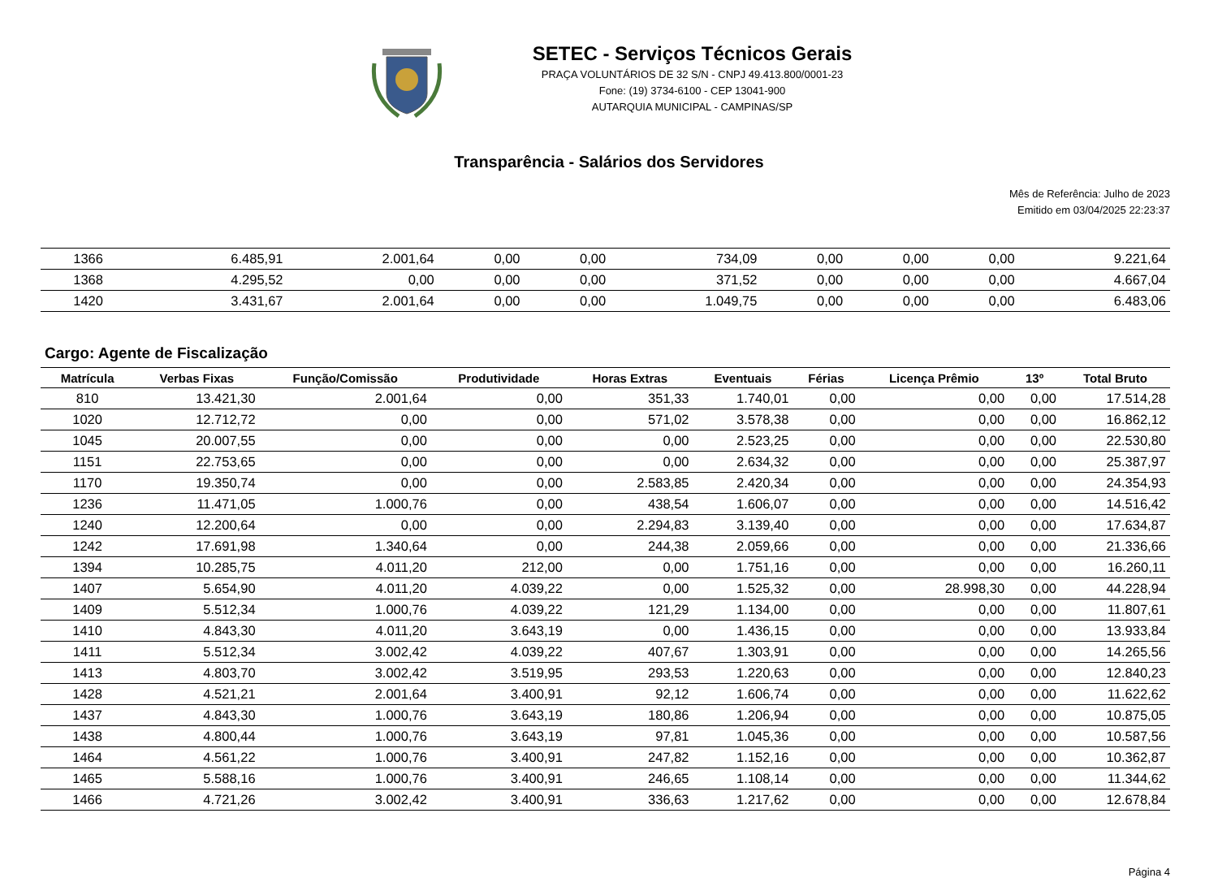SETEC - Serviços Técnicos Gerais
PRAÇA VOLUNTÁRIOS DE 32 S/N - CNPJ 49.413.800/0001-23
Fone: (19) 3734-6100 - CEP 13041-900
AUTARQUIA MUNICIPAL - CAMPINAS/SP
Transparência - Salários dos Servidores
Mês de Referência: Julho de 2023
Emitido em 03/04/2025 22:23:37
| 1366 | 6.485,91 | 2.001,64 | 0,00 | 0,00 | 734,09 | 0,00 | 0,00 | 0,00 | 9.221,64 |
| 1368 | 4.295,52 | 0,00 | 0,00 | 0,00 | 371,52 | 0,00 | 0,00 | 0,00 | 4.667,04 |
| 1420 | 3.431,67 | 2.001,64 | 0,00 | 0,00 | 1.049,75 | 0,00 | 0,00 | 0,00 | 6.483,06 |
Cargo: Agente de Fiscalização
| Matrícula | Verbas Fixas | Função/Comissão | Produtividade | Horas Extras | Eventuais | Férias | Licença Prêmio | 13º | Total Bruto |
| --- | --- | --- | --- | --- | --- | --- | --- | --- | --- |
| 810 | 13.421,30 | 2.001,64 | 0,00 | 351,33 | 1.740,01 | 0,00 | 0,00 | 0,00 | 17.514,28 |
| 1020 | 12.712,72 | 0,00 | 0,00 | 571,02 | 3.578,38 | 0,00 | 0,00 | 0,00 | 16.862,12 |
| 1045 | 20.007,55 | 0,00 | 0,00 | 0,00 | 2.523,25 | 0,00 | 0,00 | 0,00 | 22.530,80 |
| 1151 | 22.753,65 | 0,00 | 0,00 | 0,00 | 2.634,32 | 0,00 | 0,00 | 0,00 | 25.387,97 |
| 1170 | 19.350,74 | 0,00 | 0,00 | 2.583,85 | 2.420,34 | 0,00 | 0,00 | 0,00 | 24.354,93 |
| 1236 | 11.471,05 | 1.000,76 | 0,00 | 438,54 | 1.606,07 | 0,00 | 0,00 | 0,00 | 14.516,42 |
| 1240 | 12.200,64 | 0,00 | 0,00 | 2.294,83 | 3.139,40 | 0,00 | 0,00 | 0,00 | 17.634,87 |
| 1242 | 17.691,98 | 1.340,64 | 0,00 | 244,38 | 2.059,66 | 0,00 | 0,00 | 0,00 | 21.336,66 |
| 1394 | 10.285,75 | 4.011,20 | 212,00 | 0,00 | 1.751,16 | 0,00 | 0,00 | 0,00 | 16.260,11 |
| 1407 | 5.654,90 | 4.011,20 | 4.039,22 | 0,00 | 1.525,32 | 0,00 | 28.998,30 | 0,00 | 44.228,94 |
| 1409 | 5.512,34 | 1.000,76 | 4.039,22 | 121,29 | 1.134,00 | 0,00 | 0,00 | 0,00 | 11.807,61 |
| 1410 | 4.843,30 | 4.011,20 | 3.643,19 | 0,00 | 1.436,15 | 0,00 | 0,00 | 0,00 | 13.933,84 |
| 1411 | 5.512,34 | 3.002,42 | 4.039,22 | 407,67 | 1.303,91 | 0,00 | 0,00 | 0,00 | 14.265,56 |
| 1413 | 4.803,70 | 3.002,42 | 3.519,95 | 293,53 | 1.220,63 | 0,00 | 0,00 | 0,00 | 12.840,23 |
| 1428 | 4.521,21 | 2.001,64 | 3.400,91 | 92,12 | 1.606,74 | 0,00 | 0,00 | 0,00 | 11.622,62 |
| 1437 | 4.843,30 | 1.000,76 | 3.643,19 | 180,86 | 1.206,94 | 0,00 | 0,00 | 0,00 | 10.875,05 |
| 1438 | 4.800,44 | 1.000,76 | 3.643,19 | 97,81 | 1.045,36 | 0,00 | 0,00 | 0,00 | 10.587,56 |
| 1464 | 4.561,22 | 1.000,76 | 3.400,91 | 247,82 | 1.152,16 | 0,00 | 0,00 | 0,00 | 10.362,87 |
| 1465 | 5.588,16 | 1.000,76 | 3.400,91 | 246,65 | 1.108,14 | 0,00 | 0,00 | 0,00 | 11.344,62 |
| 1466 | 4.721,26 | 3.002,42 | 3.400,91 | 336,63 | 1.217,62 | 0,00 | 0,00 | 0,00 | 12.678,84 |
Página 4